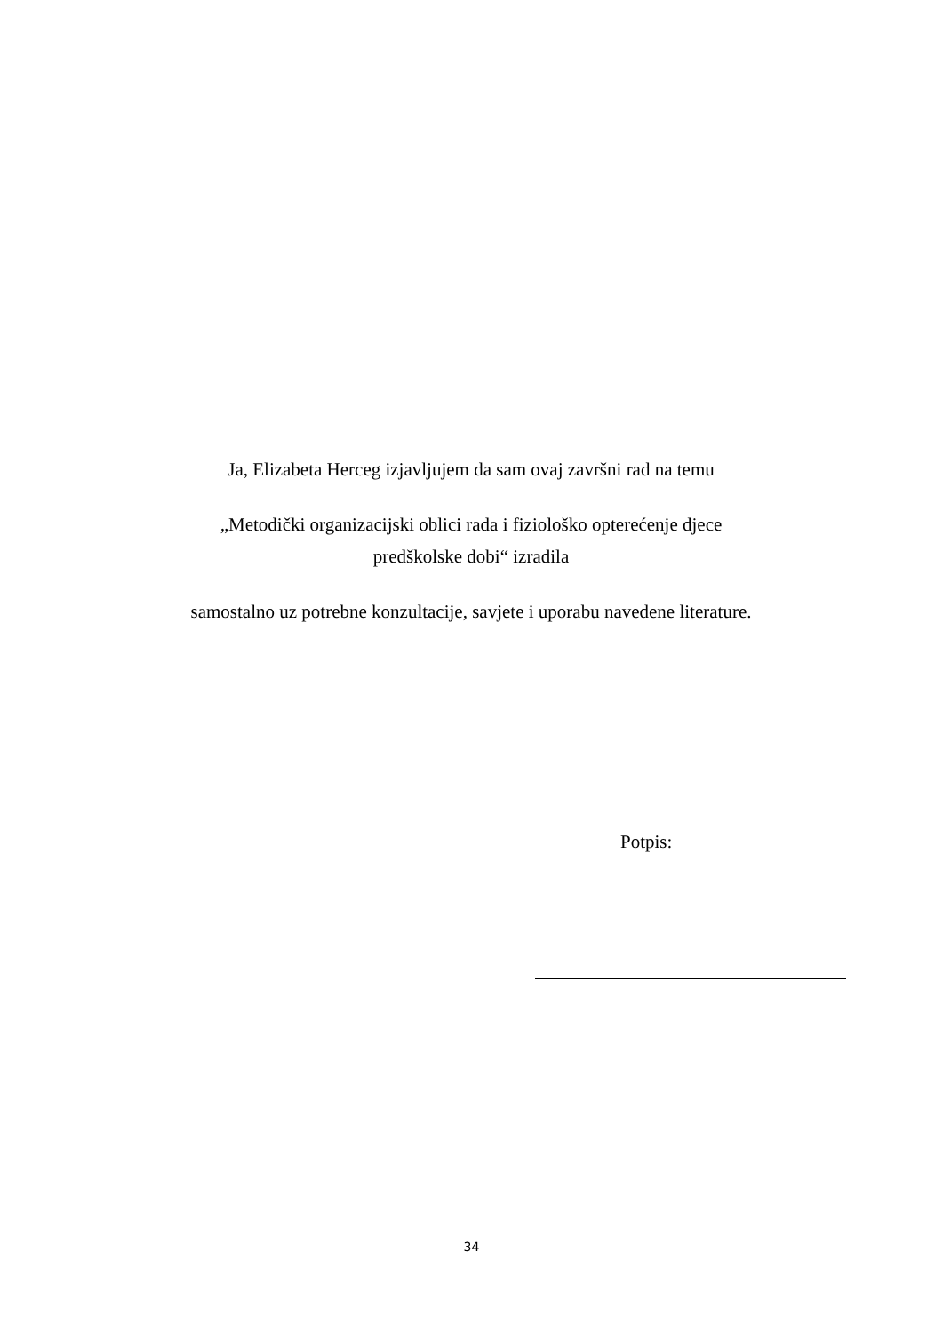Ja, Elizabeta Herceg izjavljujem da sam ovaj završni rad na temu
„Metodički organizacijski oblici rada i fiziološko opterećenje djece predškolske dobi“ izradila
samostalno uz potrebne konzultacije, savjete i uporabu navedene literature.
Potpis:
34